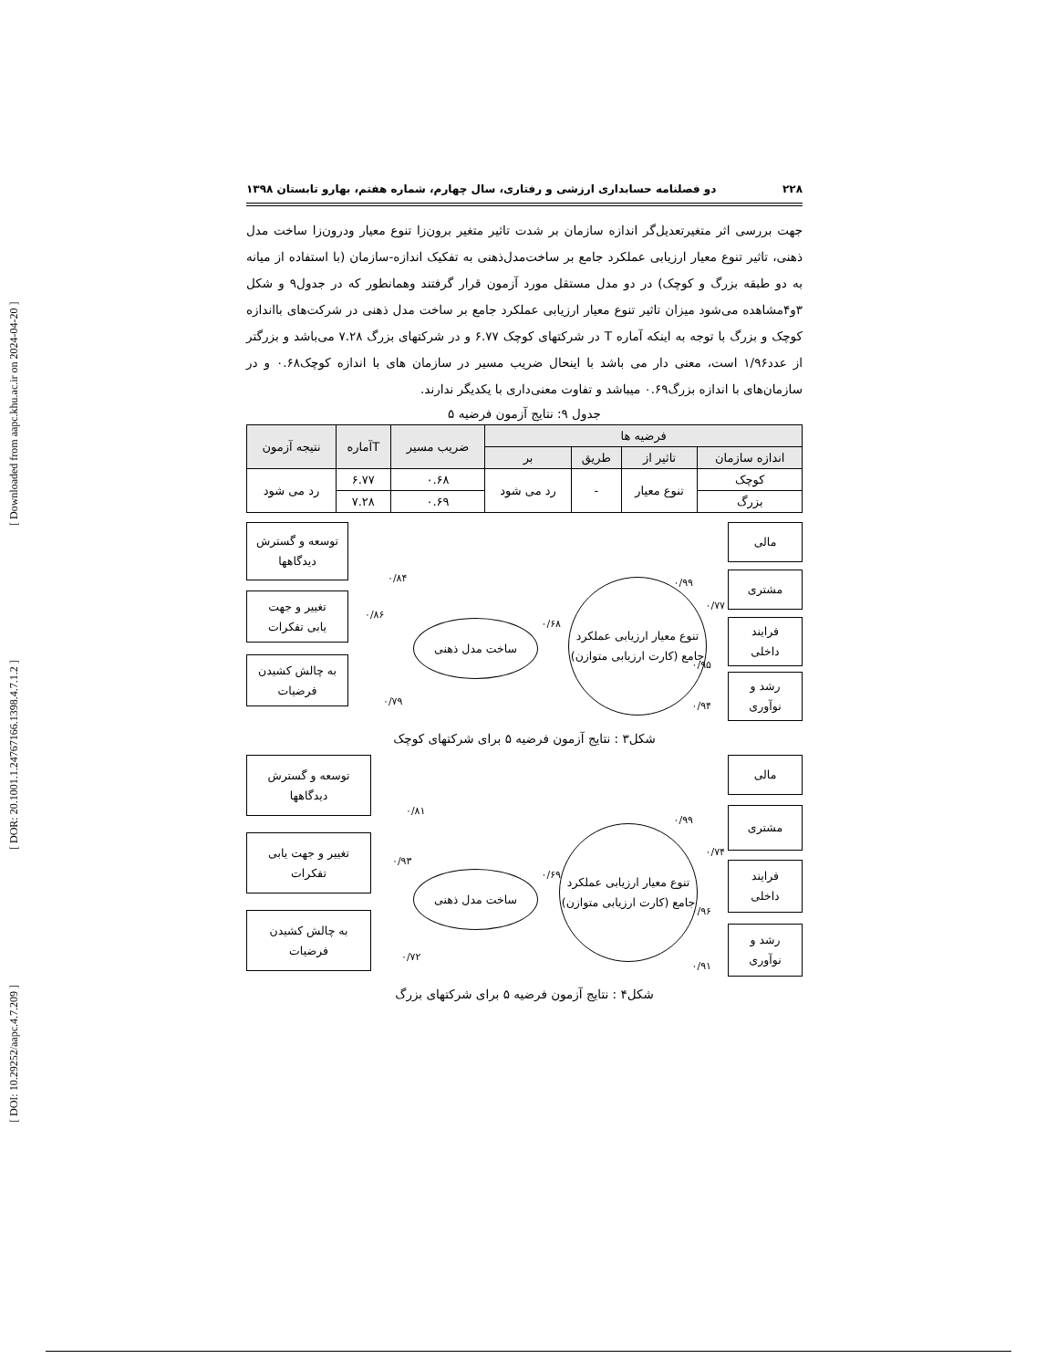[ DOI: 10.29252/aapc.4.7.209 ] [ DOR: 20.1001.1.24767166.1398.4.7.1.2 ] [ Downloaded from aapc.khu.ac.ir on 2024-04-20 ]
۲۲۸ دو فصلنامه حسابداری ارزشی و رفتاری، سال چهارم، شماره هفتم، بهارو تابستان ۱۳۹۸
جهت بررسی اثر متغیرتعدیل‌گر اندازه سازمان بر شدت تاثیر متغیر برون‌زا تنوع معیار ودرون‌زا ساخت مدل ذهنی، تاثیر تنوع معیار ارزیابی عملکرد جامع بر ساخت‌مدل‌ذهنی به تفکیک اندازه-سازمان (با استفاده از میانه به دو طبقه بزرگ و کوچک) در دو مدل مستقل مورد آزمون قرار گرفتند وهمانطور که در جدول۹ و شکل ۳و۴مشاهده می‌شود میزان تاثیر تنوع معیار ارزیابی عملکرد جامع بر ساخت مدل ذهنی در شرکت‌های بااندازه کوچک و بزرگ با توجه به اینکه آماره T در شرکتهای کوچک ۶.۷۷ و در شرکتهای بزرگ ۷.۲۸ می‌باشد و بزرگتر از عدد۱/۹۶ است، معنی دار می باشد با اینحال ضریب مسیر در سازمان های با اندازه کوچک۰.۶۸ و در سازمان‌های با اندازه بزرگ۰.۶۹ میباشد و تفاوت معنی‌داری با یکدیگر ندارند.
جدول ۹: نتایج آزمون فرضیه ۵
| فرضیه ها | | | | ضریب مسیر | Tآماره | نتیجه آزمون |
| --- | --- | --- | --- | --- | --- | --- |
| اندازه سازمان | تاثیر از | طریق | بر | | | |
| کوچک | تنوع معیار | - | رد می شود | ۰.۶۸ | ۶.۷۷ | رد می شود |
| بزرگ | | | | ۰.۶۹ | ۷.۲۸ | |
مالی
مشتری
فرایند
داخلی
رشد و
نوآوری
تنوع معیار ارزیابی عملکرد جامع (کارت ارزیابی متوازن)
ساخت مدل ذهنی
توسعه و گسترش
دیدگاهها
تغییر و جهت
یابی تفکرات
به چالش کشیدن
فرضیات
۰/۹۹
۰/۷۷
۰/۹۵
۰/۹۴
۰/۶۸
۰/۸۴
۰/۸۶
۰/۷۹
شکل۳ : نتایج آزمون فرضیه ۵ برای شرکتهای کوچک
مالی
مشتری
فرایند
داخلی
رشد و
نوآوری
تنوع معیار ارزیابی عملکرد جامع (کارت ارزیابی متوازن)
ساخت مدل ذهنی
توسعه و گسترش
دیدگاهها
تغییر و جهت یابی
تفکرات
به چالش کشیدن
فرضیات
۰/۹۹
۰/۷۴
۰/۹۶
۰/۹۱
۰/۶۹
۰/۸۱
۰/۹۳
۰/۷۲
شکل۴ : نتایج آزمون فرضیه ۵ برای شرکتهای بزرگ